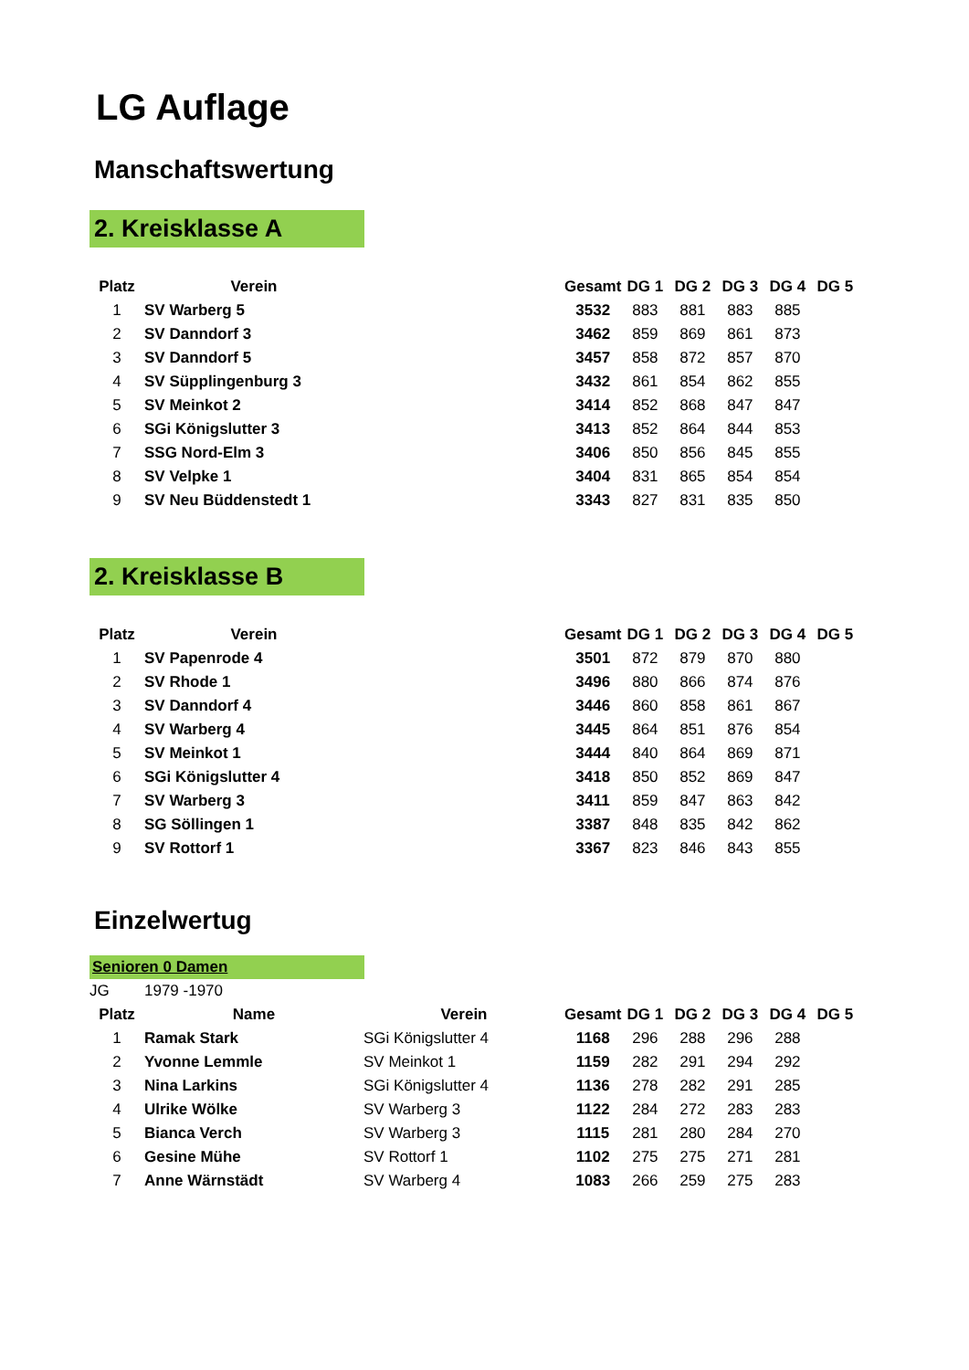LG Auflage
Manschaftswertung
2. Kreisklasse A
| Platz | Verein | | Gesamt | DG 1 | DG 2 | DG 3 | DG 4 | DG 5 |
| --- | --- | --- | --- | --- | --- | --- | --- | --- |
| 1 | SV Warberg 5 | | 3532 | 883 | 881 | 883 | 885 | |
| 2 | SV Danndorf 3 | | 3462 | 859 | 869 | 861 | 873 | |
| 3 | SV Danndorf 5 | | 3457 | 858 | 872 | 857 | 870 | |
| 4 | SV Süpplingenburg 3 | | 3432 | 861 | 854 | 862 | 855 | |
| 5 | SV Meinkot 2 | | 3414 | 852 | 868 | 847 | 847 | |
| 6 | SGi Königslutter 3 | | 3413 | 852 | 864 | 844 | 853 | |
| 7 | SSG Nord-Elm 3 | | 3406 | 850 | 856 | 845 | 855 | |
| 8 | SV Velpke 1 | | 3404 | 831 | 865 | 854 | 854 | |
| 9 | SV Neu Büddenstedt 1 | | 3343 | 827 | 831 | 835 | 850 | |
2. Kreisklasse B
| Platz | Verein | | Gesamt | DG 1 | DG 2 | DG 3 | DG 4 | DG 5 |
| --- | --- | --- | --- | --- | --- | --- | --- | --- |
| 1 | SV Papenrode 4 | | 3501 | 872 | 879 | 870 | 880 | |
| 2 | SV Rhode 1 | | 3496 | 880 | 866 | 874 | 876 | |
| 3 | SV Danndorf 4 | | 3446 | 860 | 858 | 861 | 867 | |
| 4 | SV Warberg 4 | | 3445 | 864 | 851 | 876 | 854 | |
| 5 | SV Meinkot 1 | | 3444 | 840 | 864 | 869 | 871 | |
| 6 | SGi Königslutter 4 | | 3418 | 850 | 852 | 869 | 847 | |
| 7 | SV Warberg 3 | | 3411 | 859 | 847 | 863 | 842 | |
| 8 | SG Söllingen 1 | | 3387 | 848 | 835 | 842 | 862 | |
| 9 | SV Rottorf 1 | | 3367 | 823 | 846 | 843 | 855 | |
Einzelwertug
Senioren 0 Damen
| JG | 1979 -1970 | | | | | | | |
| Platz | Name | Verein | Gesamt | DG 1 | DG 2 | DG 3 | DG 4 | DG 5 |
| 1 | Ramak Stark | SGi Königslutter 4 | 1168 | 296 | 288 | 296 | 288 | |
| 2 | Yvonne Lemmle | SV Meinkot 1 | 1159 | 282 | 291 | 294 | 292 | |
| 3 | Nina Larkins | SGi Königslutter 4 | 1136 | 278 | 282 | 291 | 285 | |
| 4 | Ulrike Wölke | SV Warberg 3 | 1122 | 284 | 272 | 283 | 283 | |
| 5 | Bianca Verch | SV Warberg 3 | 1115 | 281 | 280 | 284 | 270 | |
| 6 | Gesine Mühe | SV Rottorf 1 | 1102 | 275 | 275 | 271 | 281 | |
| 7 | Anne Wärnstädt | SV Warberg 4 | 1083 | 266 | 259 | 275 | 283 | |